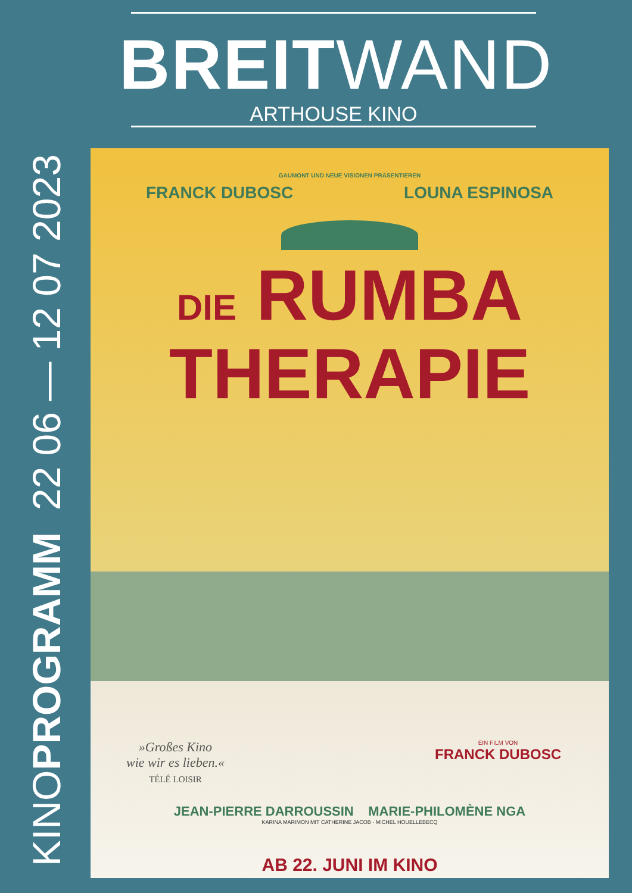BREITWAND
ARTHOUSE KINO
KINOPROGRAMM 22 06 — 12 07 2023
GAUMONT UND NEUE VISIONEN PRÄSENTIEREN
FRANCK DUBOSC LOUNA ESPINOSA
DIE RUMBA
THERAPIE
»Großes Kino
wie wir es lieben.«
TÉLÉ LOISIR
EIN FILM VON
FRANCK DUBOSC
JEAN-PIERRE DARROUSSIN MARIE-PHILOMÈNE NGA
KARINA MARIMON MIT CATHERINE JACOB · MICHEL HOUELLEBECQ
AB 22. JUNI IM KINO